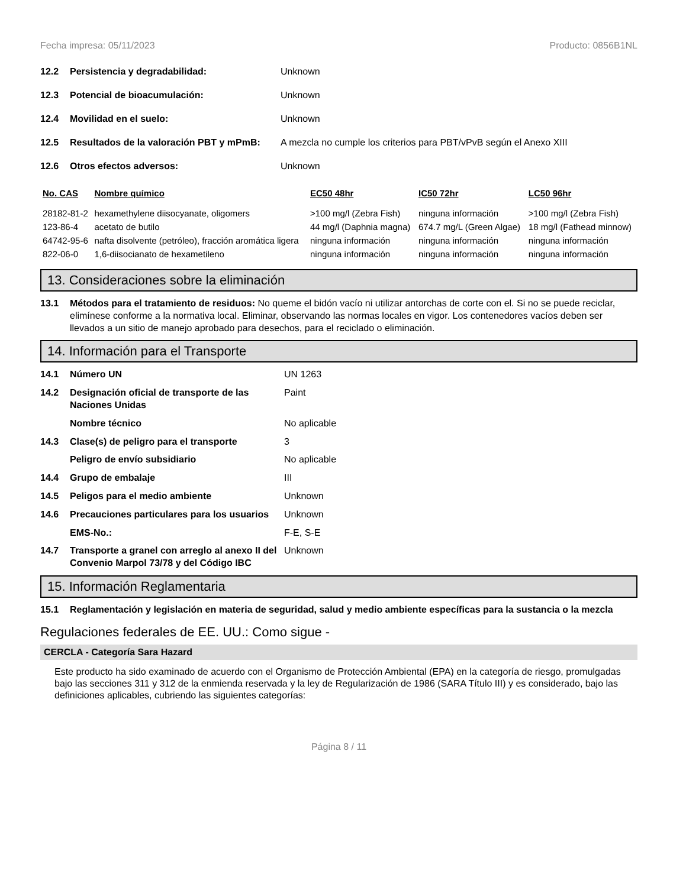Fecha impresa: 05/11/2023 Producto: 0856B1NL
12.2 Persistencia y degradabilidad: Unknown
12.3 Potencial de bioacumulación: Unknown
12.4 Movilidad en el suelo: Unknown
12.5 Resultados de la valoración PBT y mPmB: A mezcla no cumple los criterios para PBT/vPvB según el Anexo XIII
12.6 Otros efectos adversos: Unknown
| No. CAS | Nombre químico | EC50 48hr | IC50 72hr | LC50 96hr |
| --- | --- | --- | --- | --- |
| 28182-81-2 | hexamethylene diisocyanate, oligomers | >100 mg/l (Zebra Fish) | ninguna información | >100 mg/l (Zebra Fish) |
| 123-86-4 | acetato de butilo | 44 mg/l (Daphnia magna) | 674.7 mg/L (Green Algae) | 18 mg/l (Fathead minnow) |
| 64742-95-6 | nafta disolvente (petróleo), fracción aromática ligera | ninguna información | ninguna información | ninguna información |
| 822-06-0 | 1,6-diisocianato de hexametileno | ninguna información | ninguna información | ninguna información |
13. Consideraciones sobre la eliminación
13.1 Métodos para el tratamiento de residuos: No queme el bidón vacío ni utilizar antorchas de corte con el. Si no se puede reciclar, elimínese conforme a la normativa local. Eliminar, observando las normas locales en vigor. Los contenedores vacíos deben ser llevados a un sitio de manejo aprobado para desechos, para el reciclado o eliminación.
14. Información para el Transporte
14.1 Número UN UN 1263
14.2 Designación oficial de transporte de las Naciones Unidas Paint
Nombre técnico No aplicable
14.3 Clase(s) de peligro para el transporte 3
Peligro de envío subsidiario No aplicable
14.4 Grupo de embalaje III
14.5 Peligos para el medio ambiente Unknown
14.6 Precauciones particulares para los usuarios Unknown
EMS-No.: F-E, S-E
14.7 Transporte a granel con arreglo al anexo II del Convenio Marpol 73/78 y del Código IBC Unknown
15. Información Reglamentaria
15.1 Reglamentación y legislación en materia de seguridad, salud y medio ambiente específicas para la sustancia o la mezcla
Regulaciones federales de EE. UU.: Como sigue -
CERCLA - Categoría Sara Hazard
Este producto ha sido examinado de acuerdo con el Organismo de Protección Ambiental (EPA) en la categoría de riesgo, promulgadas bajo las secciones 311 y 312 de la enmienda reservada y la ley de Regularización de 1986 (SARA Título III) y es considerado, bajo las definiciones aplicables, cubriendo las siguientes categorías:
Página 8 / 11